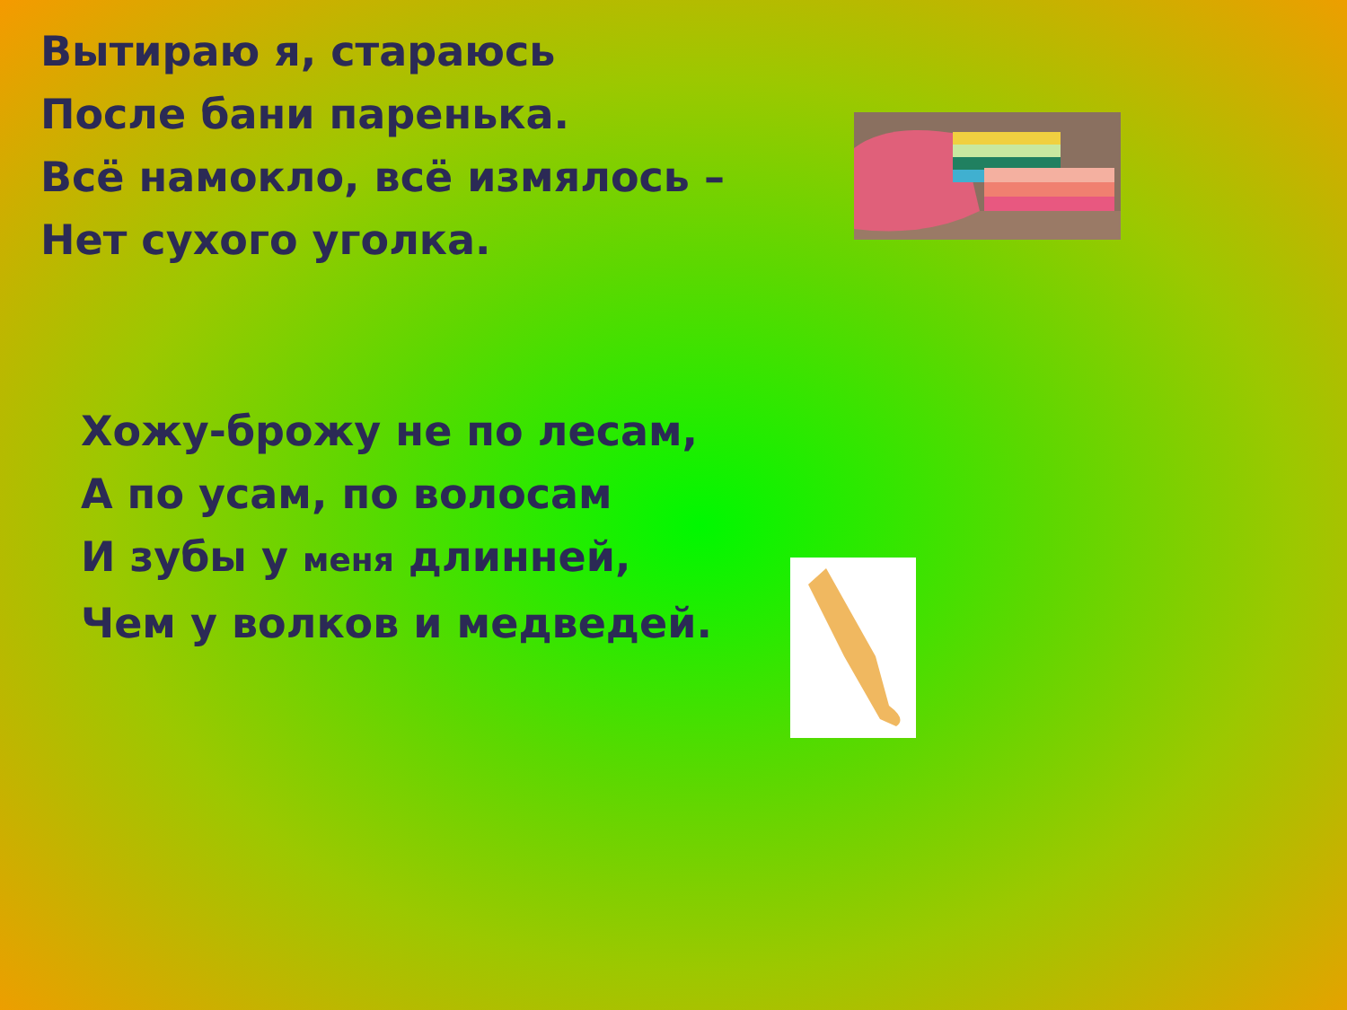Вытираю я, стараюсь
После бани паренька.
Всё намокло, всё измялось –
Нет сухого уголка.
Хожу-брожу не по лесам,
А по усам, по волосам
И зубы у меня длинней,
Чем у волков и медведей.